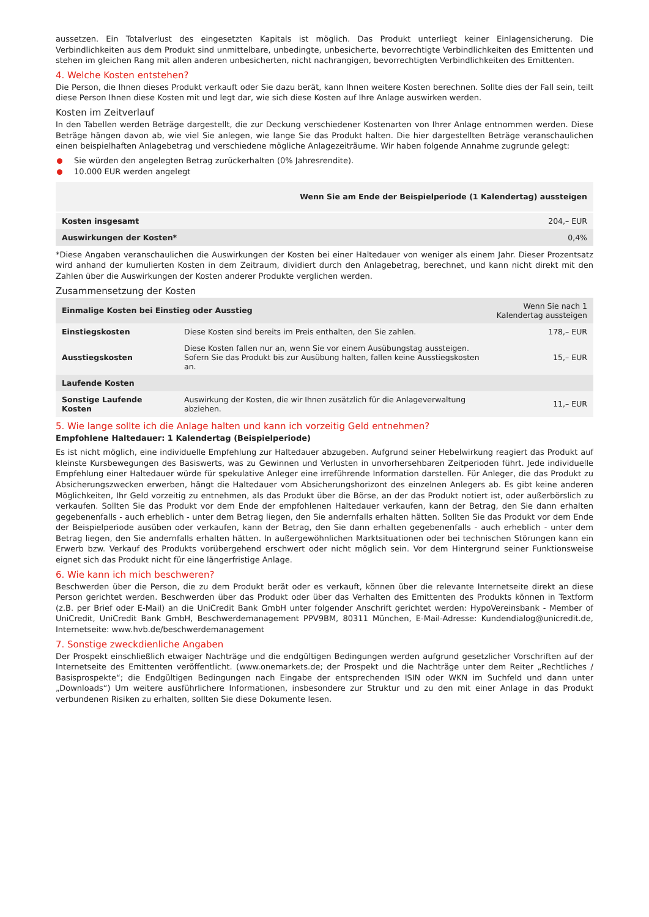aussetzen. Ein Totalverlust des eingesetzten Kapitals ist möglich. Das Produkt unterliegt keiner Einlagensicherung. Die Verbindlichkeiten aus dem Produkt sind unmittelbare, unbedingte, unbesicherte, bevorrechtigte Verbindlichkeiten des Emittenten und stehen im gleichen Rang mit allen anderen unbesicherten, nicht nachrangigen, bevorrechtigten Verbindlichkeiten des Emittenten.
4. Welche Kosten entstehen?
Die Person, die Ihnen dieses Produkt verkauft oder Sie dazu berät, kann Ihnen weitere Kosten berechnen. Sollte dies der Fall sein, teilt diese Person Ihnen diese Kosten mit und legt dar, wie sich diese Kosten auf Ihre Anlage auswirken werden.
Kosten im Zeitverlauf
In den Tabellen werden Beträge dargestellt, die zur Deckung verschiedener Kostenarten von Ihrer Anlage entnommen werden. Diese Beträge hängen davon ab, wie viel Sie anlegen, wie lange Sie das Produkt halten. Die hier dargestellten Beträge veranschaulichen einen beispielhaften Anlagebetrag und verschiedene mögliche Anlagezeiträume. Wir haben folgende Annahme zugrunde gelegt:
Sie würden den angelegten Betrag zurückerhalten (0% Jahresrendite).
10.000 EUR werden angelegt
| | Wenn Sie am Ende der Beispielperiode (1 Kalendertag) aussteigen |
| --- | --- |
| Kosten insgesamt | 204,– EUR |
| Auswirkungen der Kosten* | 0,4% |
*Diese Angaben veranschaulichen die Auswirkungen der Kosten bei einer Haltedauer von weniger als einem Jahr. Dieser Prozentsatz wird anhand der kumulierten Kosten in dem Zeitraum, dividiert durch den Anlagebetrag, berechnet, und kann nicht direkt mit den Zahlen über die Auswirkungen der Kosten anderer Produkte verglichen werden.
Zusammensetzung der Kosten
| Einmalige Kosten bei Einstieg oder Ausstieg | | Wenn Sie nach 1 Kalendertag aussteigen |
| --- | --- | --- |
| Einstiegskosten | Diese Kosten sind bereits im Preis enthalten, den Sie zahlen. | 178,– EUR |
| Ausstiegskosten | Diese Kosten fallen nur an, wenn Sie vor einem Ausübungstag aussteigen. Sofern Sie das Produkt bis zur Ausübung halten, fallen keine Ausstiegskosten an. | 15,– EUR |
| Laufende Kosten | | |
| Sonstige Laufende Kosten | Auswirkung der Kosten, die wir Ihnen zusätzlich für die Anlageverwaltung abziehen. | 11,– EUR |
5. Wie lange sollte ich die Anlage halten und kann ich vorzeitig Geld entnehmen?
Empfohlene Haltedauer: 1 Kalendertag (Beispielperiode)
Es ist nicht möglich, eine individuelle Empfehlung zur Haltedauer abzugeben. Aufgrund seiner Hebelwirkung reagiert das Produkt auf kleinste Kursbewegungen des Basiswerts, was zu Gewinnen und Verlusten in unvorhersehbaren Zeitperioden führt. Jede individuelle Empfehlung einer Haltedauer würde für spekulative Anleger eine irreführende Information darstellen. Für Anleger, die das Produkt zu Absicherungszwecken erwerben, hängt die Haltedauer vom Absicherungshorizont des einzelnen Anlegers ab. Es gibt keine anderen Möglichkeiten, Ihr Geld vorzeitig zu entnehmen, als das Produkt über die Börse, an der das Produkt notiert ist, oder außerbörslich zu verkaufen. Sollten Sie das Produkt vor dem Ende der empfohlenen Haltedauer verkaufen, kann der Betrag, den Sie dann erhalten gegebenenfalls - auch erheblich - unter dem Betrag liegen, den Sie andernfalls erhalten hätten. Sollten Sie das Produkt vor dem Ende der Beispielperiode ausüben oder verkaufen, kann der Betrag, den Sie dann erhalten gegebenenfalls - auch erheblich - unter dem Betrag liegen, den Sie andernfalls erhalten hätten. In außergewöhnlichen Marktsituationen oder bei technischen Störungen kann ein Erwerb bzw. Verkauf des Produkts vorübergehend erschwert oder nicht möglich sein. Vor dem Hintergrund seiner Funktionsweise eignet sich das Produkt nicht für eine längerfristige Anlage.
6. Wie kann ich mich beschweren?
Beschwerden über die Person, die zu dem Produkt berät oder es verkauft, können über die relevante Internetseite direkt an diese Person gerichtet werden. Beschwerden über das Produkt oder über das Verhalten des Emittenten des Produkts können in Textform (z.B. per Brief oder E-Mail) an die UniCredit Bank GmbH unter folgender Anschrift gerichtet werden: HypoVereinsbank - Member of UniCredit, UniCredit Bank GmbH, Beschwerdemanagement PPV9BM, 80311 München, E-Mail-Adresse: Kundendialog@unicredit.de, Internetseite: www.hvb.de/beschwerdemanagement
7. Sonstige zweckdienliche Angaben
Der Prospekt einschließlich etwaiger Nachträge und die endgültigen Bedingungen werden aufgrund gesetzlicher Vorschriften auf der Internetseite des Emittenten veröffentlicht. (www.onemarkets.de; der Prospekt und die Nachträge unter dem Reiter „Rechtliches / Basisprospekte“; die Endgültigen Bedingungen nach Eingabe der entsprechenden ISIN oder WKN im Suchfeld und dann unter „Downloads“) Um weitere ausführlichere Informationen, insbesondere zur Struktur und zu den mit einer Anlage in das Produkt verbundenen Risiken zu erhalten, sollten Sie diese Dokumente lesen.